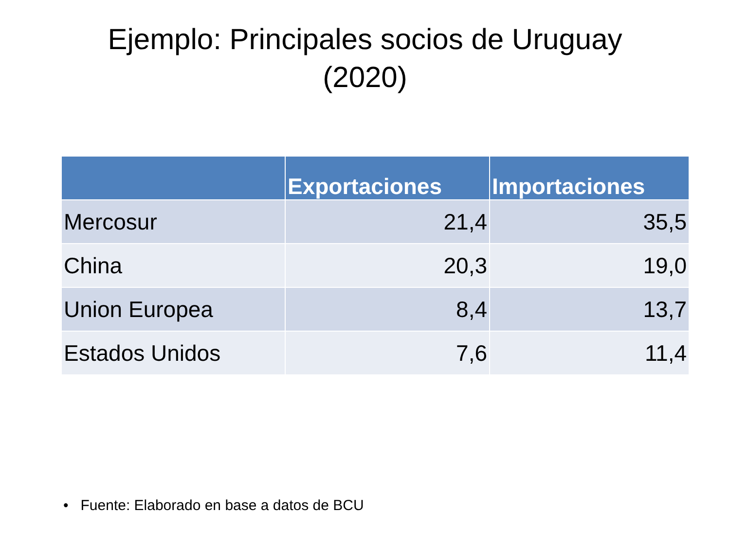Ejemplo: Principales socios de Uruguay
(2020)
| | Exportaciones | Importaciones |
| --- | --- | --- |
| Mercosur | 21,4 | 35,5 |
| China | 20,3 | 19,0 |
| Union Europea | 8,4 | 13,7 |
| Estados Unidos | 7,6 | 11,4 |
• Fuente: Elaborado en base a datos de BCU